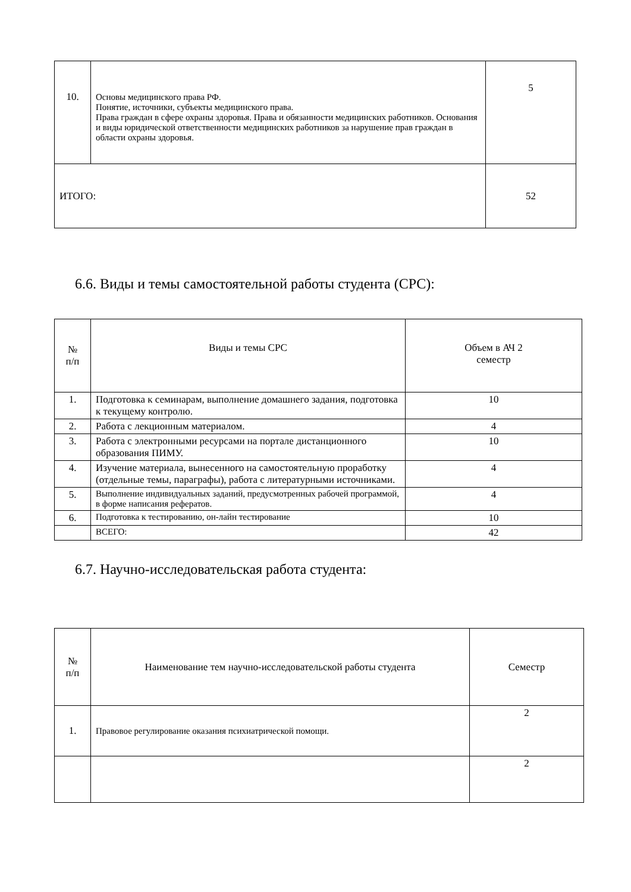| 10. | Основы медицинского права РФ. Понятие, источники, субъекты медицинского права. Права граждан в сфере охраны здоровья. Права и обязанности медицинских работников. Основания и виды юридической ответственности медицинских работников за нарушение прав граждан в области охраны здоровья. | 5 |
| ИТОГО: | | 52 |
6.6. Виды и темы самостоятельной работы студента (СРС):
| № п/п | Виды и темы СРС | Объем в АЧ 2 семестр |
| 1. | Подготовка к семинарам, выполнение домашнего задания, подготовка к текущему контролю. | 10 |
| 2. | Работа с лекционным материалом. | 4 |
| 3. | Работа с электронными ресурсами на портале дистанционного образования ПИМУ. | 10 |
| 4. | Изучение материала, вынесенного на самостоятельную проработку (отдельные темы, параграфы), работа с литературными источниками. | 4 |
| 5. | Выполнение индивидуальных заданий, предусмотренных рабочей программой, в форме написания рефератов. | 4 |
| 6. | Подготовка к тестированию, он-лайн тестирование | 10 |
| | ВСЕГО: | 42 |
6.7. Научно-исследовательская работа студента:
| № п/п | Наименование тем научно-исследовательской работы студента | Семестр |
| 1. | Правовое регулирование оказания психиатрической помощи. | 2 |
| | | 2 |